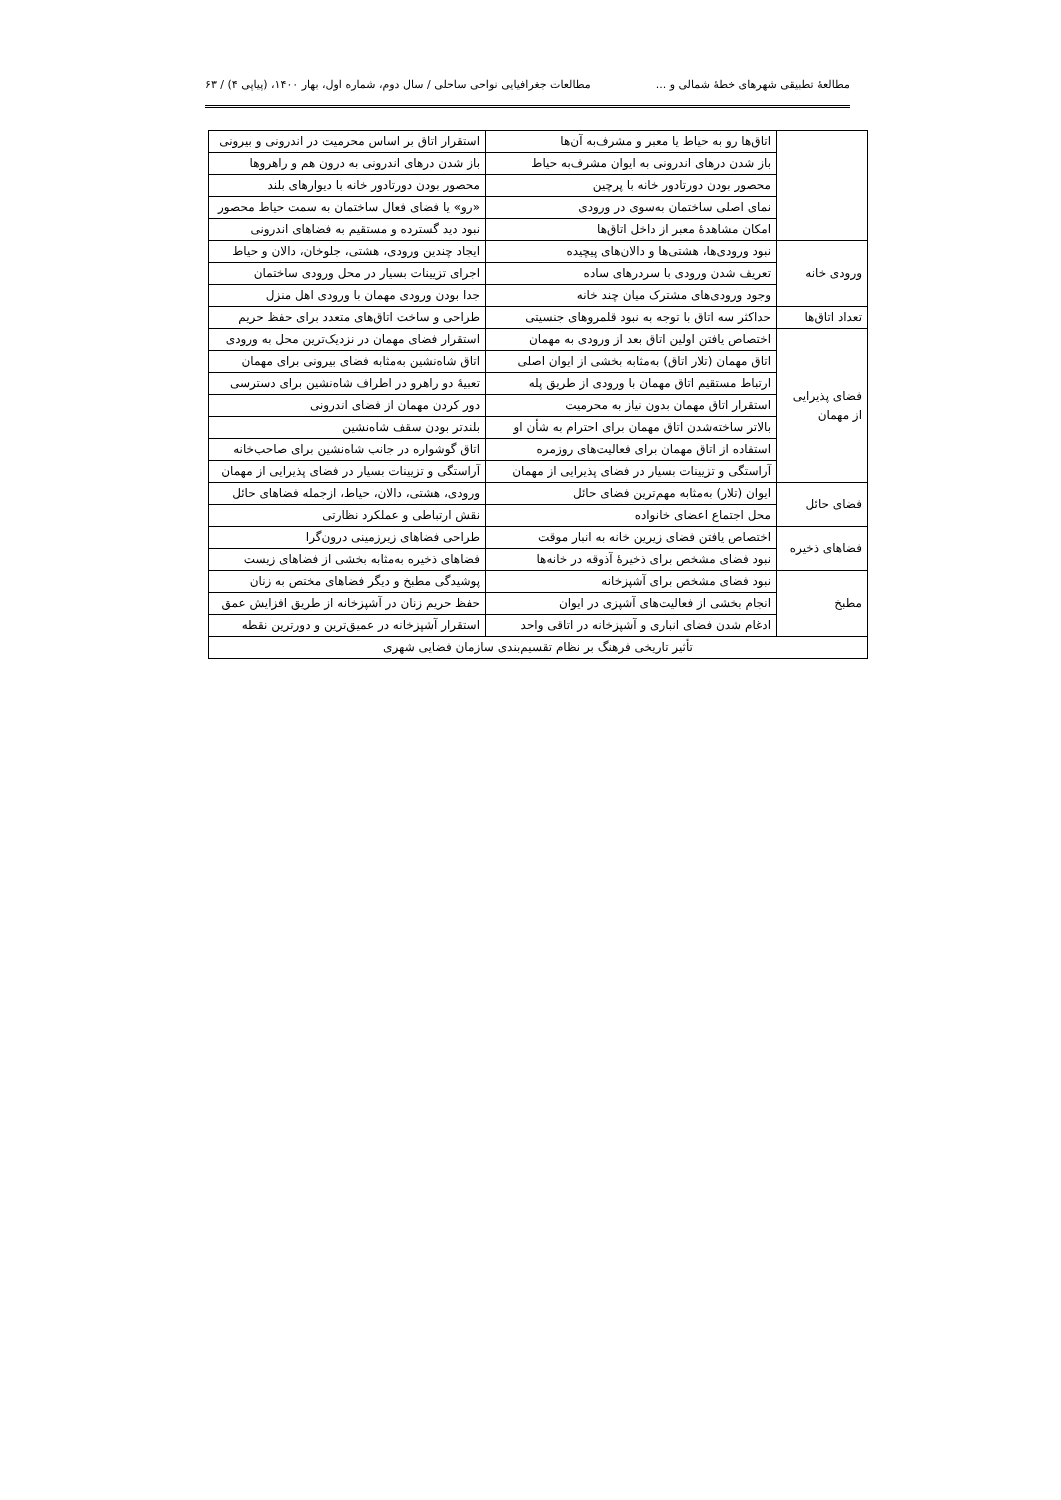مطالعهٔ تطبیقی شهرهای خطهٔ شمالی و ... مطالعات جغرافیایی نواحی ساحلی / سال دوم، شماره اول، بهار ۱۴۰۰، (پیاپی ۴) / ۶۳
| | اتاق‌ها رو به حیاط یا معبر و مشرف‌به آن‌ها | استقرار اتاق بر اساس محرمیت در اندرونی و بیرونی |
| | باز شدن درهای اندرونی به ایوان مشرف‌به حیاط | باز شدن درهای اندرونی به درون هم و راهروها |
| | محصور بودن دورتادور خانه با پرچین | محصور بودن دورتادور خانه با دیوارهای بلند |
| | نمای اصلی ساختمان به‌سوی در ورودی | «رو» یا فضای فعال ساختمان به سمت حیاط محصور |
| | امکان مشاهدهٔ معبر از داخل اتاق‌ها | نبود دید گسترده و مستقیم به فضاهای اندرونی |
| ورودی خانه | نبود ورودی‌ها، هشتی‌ها و دالان‌های پیچیده | ایجاد چندین ورودی، هشتی، جلوخان، دالان و حیاط |
| | تعریف شدن ورودی با سردرهای ساده | اجرای تزیینات بسیار در محل ورودی ساختمان |
| | وجود ورودی‌های مشترک میان چند خانه | جدا بودن ورودی مهمان با ورودی اهل منزل |
| تعداد اتاق‌ها | حداکثر سه اتاق با توجه به نبود قلمروهای جنسیتی | طراحی و ساخت اتاق‌های متعدد برای حفظ حریم |
| فضای پذیرایی از مهمان | اختصاص یافتن اولین اتاق بعد از ورودی به مهمان | استقرار فضای مهمان در نزدیک‌ترین محل به ورودی |
| | اتاق مهمان (تلار اتاق) به‌مثابه بخشی از ایوان اصلی | اتاق شاه‌نشین به‌مثابه فضای بیرونی برای مهمان |
| | ارتباط مستقیم اتاق مهمان با ورودی از طریق پله | تعبیهٔ دو راهرو در اطراف شاه‌نشین برای دسترسی |
| | استقرار اتاق مهمان بدون نیاز به محرمیت | دور کردن مهمان از فضای اندرونی |
| | بالاتر ساخته‌شدن اتاق مهمان برای احترام به شأن او | بلندتر بودن سقف شاه‌نشین |
| | استفاده از اتاق مهمان برای فعالیت‌های روزمره | اتاق گوشواره در جانب شاه‌نشین برای صاحب‌خانه |
| | آراستگی و تزیینات بسیار در فضای پذیرایی از مهمان | آراستگی و تزیینات بسیار در فضای پذیرایی از مهمان |
| فضای حائل | ایوان (تلار) به‌مثابه مهم‌ترین فضای حائل | ورودی، هشتی، دالان، حیاط، ازجمله فضاهای حائل |
| | محل اجتماع اعضای خانواده | نقش ارتباطی و عملکرد نظارتی |
| فضاهای ذخیره | اختصاص یافتن فضای زیرین خانه به انبار موقت | طراحی فضاهای زیرزمینی درون‌گرا |
| | نبود فضای مشخص برای ذخیرهٔ آذوقه در خانه‌ها | فضاهای ذخیره به‌مثابه بخشی از فضاهای زیست |
| مطبخ | نبود فضای مشخص برای آشپزخانه | پوشیدگی مطبخ و دیگر فضاهای مختص به زنان |
| | انجام بخشی از فعالیت‌های آشپزی در ایوان | حفظ حریم زنان در آشپزخانه از طریق افزایش عمق |
| | ادغام شدن فضای انباری و آشپزخانه در اتاقی واحد | استقرار آشپزخانه در عمیق‌ترین و دورترین نقطه |
| تأثیر تاریخی فرهنگ بر نظام تقسیم‌بندی سازمان فضایی شهری | | |